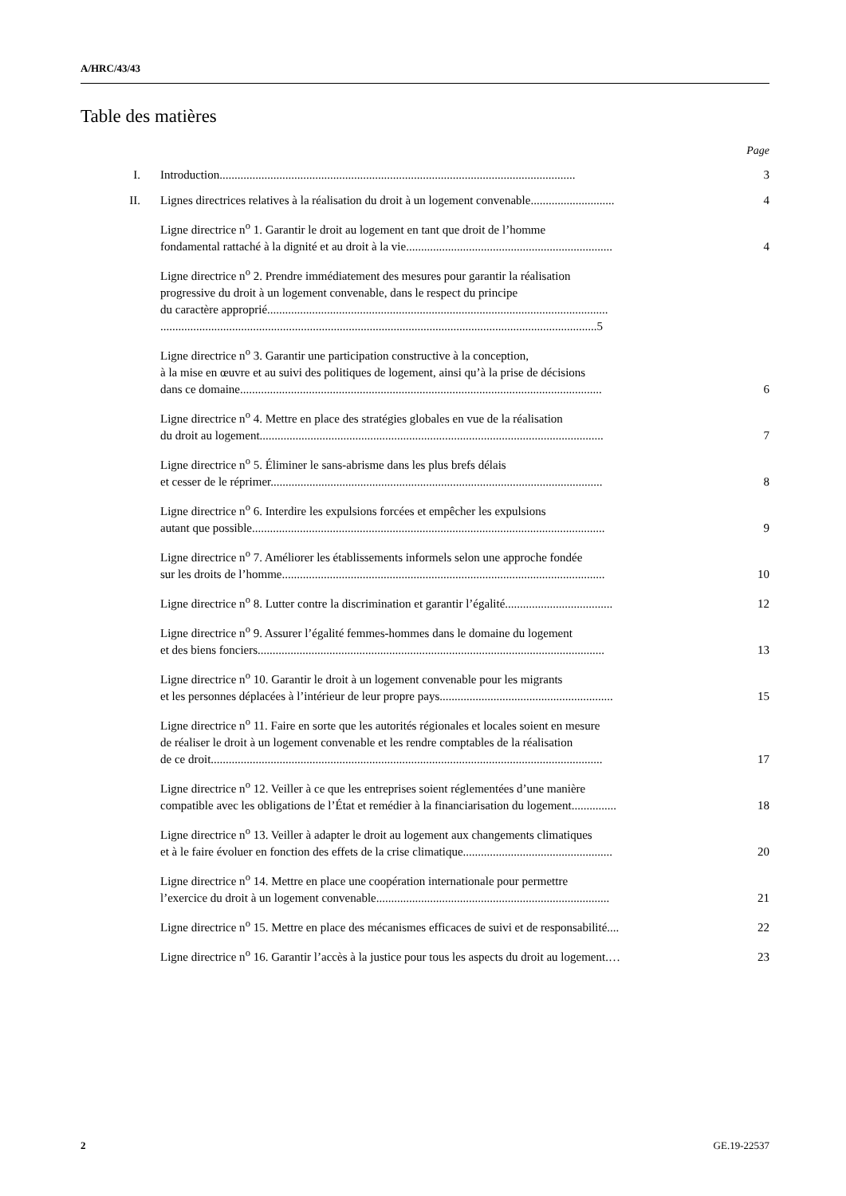A/HRC/43/43
Table des matières
Page
| I. | Introduction....................................................................................................................... | 3 |
| II. | Lignes directrices relatives à la réalisation du droit à un logement convenable............................ | 4 |
| | Ligne directrice n<sup>o</sup> 1. Garantir le droit au logement en tant que droit de l’homme fondamental rattaché à la dignité et au droit à la vie..................................................................... | 4 |
| | Ligne directrice n<sup>o</sup> 2. Prendre immédiatement des mesures pour garantir la réalisation progressive du droit à un logement convenable, dans le respect du principe du caractère approprié.................................................................................................................. ..................................................................................................................................................5 | |
| | Ligne directrice n<sup>o</sup> 3. Garantir une participation constructive à la conception, à la mise en œuvre et au suivi des politiques de logement, ainsi qu’à la prise de décisions dans ce domaine......................................................................................................................... | 6 |
| | Ligne directrice n<sup>o</sup> 4. Mettre en place des stratégies globales en vue de la réalisation du droit au logement................................................................................................................... | 7 |
| | Ligne directrice n<sup>o</sup> 5. Éliminer le sans-abrisme dans les plus brefs délais et cesser de le réprimer............................................................................................................... | 8 |
| | Ligne directrice n<sup>o</sup> 6. Interdire les expulsions forcées et empêcher les expulsions autant que possible...................................................................................................................... | 9 |
| | Ligne directrice n<sup>o</sup> 7. Améliorer les établissements informels selon une approche fondée sur les droits de l’homme............................................................................................................ | 10 |
| | Ligne directrice n<sup>o</sup> 8. Lutter contre la discrimination et garantir l’égalité.................................... | 12 |
| | Ligne directrice n<sup>o</sup> 9. Assurer l’égalité femmes-hommes dans le domaine du logement et des biens fonciers.................................................................................................................... | 13 |
| | Ligne directrice n<sup>o</sup> 10. Garantir le droit à un logement convenable pour les migrants et les personnes déplacées à l’intérieur de leur propre pays.......................................................... | 15 |
| | Ligne directrice n<sup>o</sup> 11. Faire en sorte que les autorités régionales et locales soient en mesure de réaliser le droit à un logement convenable et les rendre comptables de la réalisation de ce droit................................................................................................................................... | 17 |
| | Ligne directrice n<sup>o</sup> 12. Veiller à ce que les entreprises soient réglementées d’une manière compatible avec les obligations de l’État et remédier à la financiarisation du logement............... | 18 |
| | Ligne directrice n<sup>o</sup> 13. Veiller à adapter le droit au logement aux changements climatiques et à le faire évoluer en fonction des effets de la crise climatique.................................................. | 20 |
| | Ligne directrice n<sup>o</sup> 14. Mettre en place une coopération internationale pour permettre l’exercice du droit à un logement convenable.............................................................................. | 21 |
| | Ligne directrice n<sup>o</sup> 15. Mettre en place des mécanismes efficaces de suivi et de responsabilité.... | 22 |
| | Ligne directrice n<sup>o</sup> 16. Garantir l’accès à la justice pour tous les aspects du droit au logement.… | 23 |
2 GE.19-22537